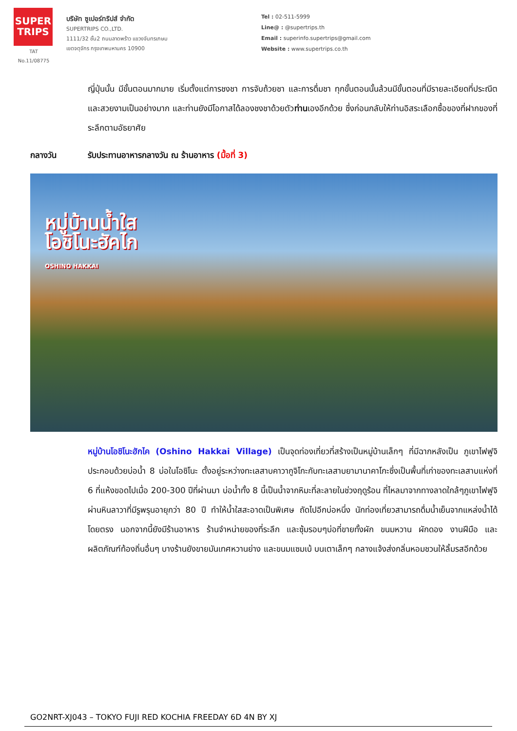SUPER TRIPS
TAT No.11/08775
บริษัท ซูเปอร์ทริปส์ จำกัด
SUPERTRIPS CO.,LTD.
1111/32 ชั้น2 ถนนลาดพร้าว แขวงจันทรเกษม
เขตจตุจักร กรุงเทพมหานคร 10900
Tel : 02-511-5999
Line@ : @supertrips.th
Email : superinfo.supertrips@gmail.com
Website : www.supertrips.co.th
ญี่ปุ่นนั้น มีขั้นตอนมากมาย เริ่มตั้งแต่การชงชา การจับถ้วยชา และการดื่มชา ทุกขั้นตอนนั้นล้วนมีขั้นตอนที่มีรายละเอียดที่ประณีตและสวยงามเป็นอย่างมาก และท่านยังมีโอกาสได้ลองชงชาด้วยตัวท่านเองอีกด้วย ซึ่งก่อนกลับให้ท่านอิสระเลือกซื้อของที่ฝากของที่ระลึกตามอัธยาศัย
กลางวัน รับประทานอาหารกลางวัน ณ ร้านอาหาร (มื้อที่ 3)
หมู่บ้านน้ำใส
โอชิโนะฮัคไก
OSHINO HAKKAI
หมู่บ้านโอชิโนะฮักไค (Oshino Hakkai Village) เป็นจุดท่องเที่ยวที่สร้างเป็นหมู่บ้านเล็กๆ ที่มีฉากหลังเป็น ภูเขาไฟฟูจิ ประกอบด้วยบ่อน้ำ 8 บ่อในโอชิโนะ ตั้งอยู่ระหว่างทะเลสาบคาวากูจิโกะกับทะเลสาบยามานาคาโกะซึ่งเป็นพื้นที่เก่าของทะเลสาบแห่งที่ 6 ที่แห้งขอดไปเมื่อ 200-300 ปีที่ผ่านมา บ่อน้ำทั้ง 8 นี้เป็นน้ำจากหิมะที่ละลายในช่วงฤดูร้อน ที่ไหลมาจากทางลาดใกล้ๆภูเขาไฟฟูจิผ่านหินลาวาที่มีรูพรุนอายุกว่า 80 ปี ทำให้น้ำใสสะอาดเป็นพิเศษ ถัดไปอีกบ่อหนึ่ง นักท่องเที่ยวสามารถดื่มน้ำเย็นจากแหล่งน้ำได้โดยตรง นอกจากนี้ยังมีร้านอาหาร ร้านจำหน่ายของที่ระลึก และซุ้มรอบๆบ่อที่ขายทั้งผัก ขนมหวาน ผักดอง งานฝีมือ และผลิตภัณฑ์ท้องถิ่นอื่นๆ บางร้านยังขายมันเทศหวานย่าง และขนมแซมเบ้ บนเตาเล็กๆ กลางแจ้งส่งกลิ่นหอมชวนให้ลิ้มรสอีกด้วย
GO2NRT-XJ043 – TOKYO FUJI RED KOCHIA FREEDAY 6D 4N BY XJ